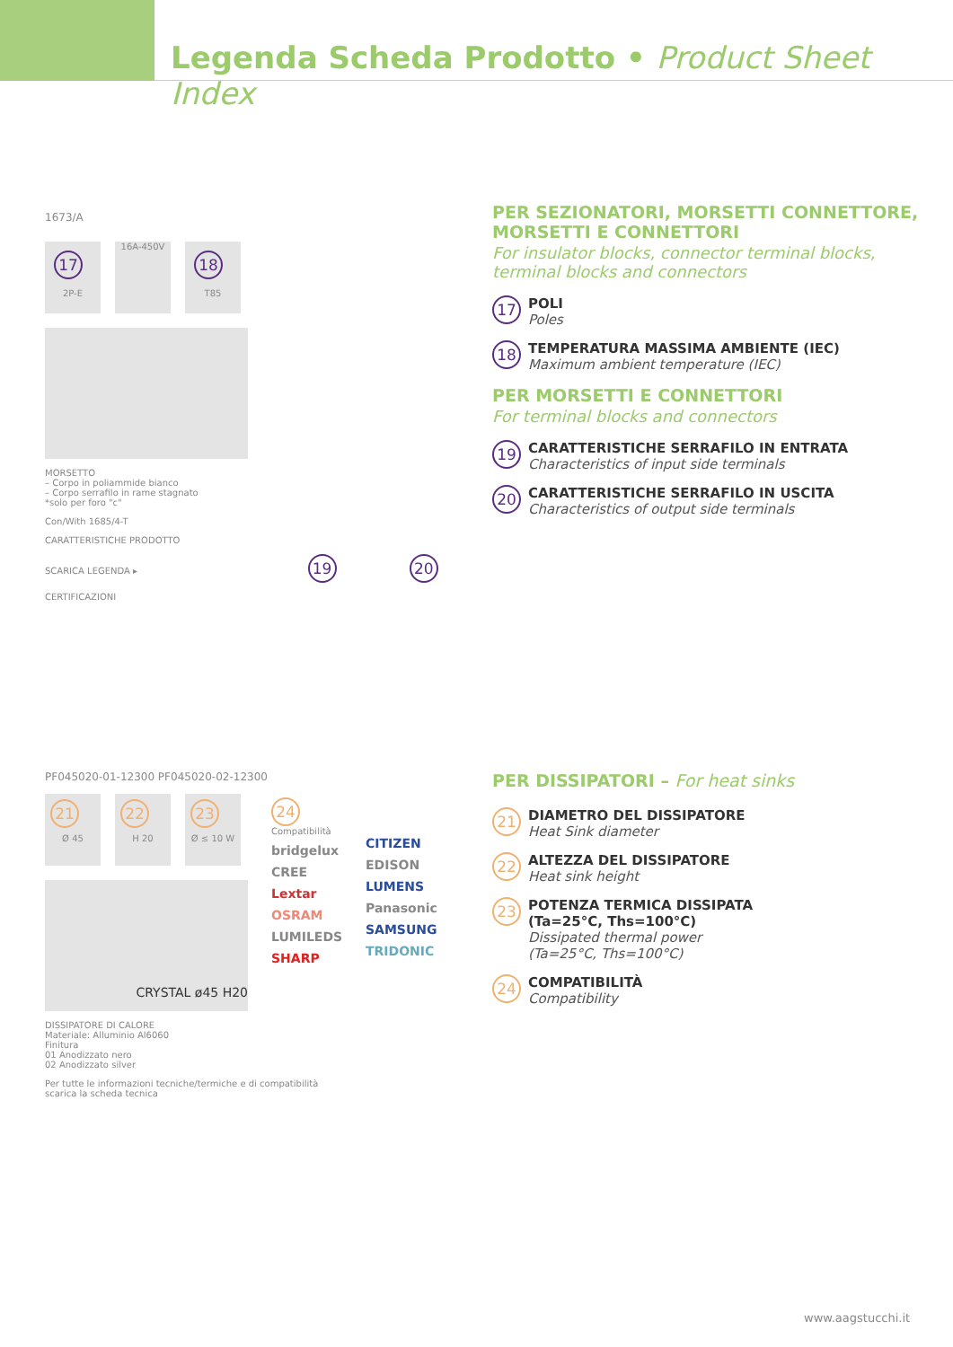Legenda Scheda Prodotto • Product Sheet Index
1673/A
17
2P-E
16A-450V
18
T85
MORSETTO
– Corpo in poliammide bianco
– Corpo serrafilo in rame stagnato
*solo per foro "c"
Con/With 1685/4-T
CARATTERISTICHE PRODOTTO
SCARICA LEGENDA ▸ 19 20
CERTIFICAZIONI
PF045020-01-12300 PF045020-02-12300
21
Ø 45
22
H 20
23
Ø ≤ 10 W
24
Compatibilità
bridgelux
CREE
Lextar
OSRAM
LUMILEDS
SHARP
CITIZEN
EDISON
LUMENS
Panasonic
SAMSUNG
TRIDONIC
CRYSTAL ø45 H20
DISSIPATORE DI CALORE
Materiale: Alluminio Al6060
Finitura
01 Anodizzato nero
02 Anodizzato silver
Per tutte le informazioni tecniche/termiche e di compatibilità
scarica la scheda tecnica
PER SEZIONATORI, MORSETTI CONNETTORE,
MORSETTI E CONNETTORI
For insulator blocks, connector terminal blocks,
terminal blocks and connectors
17
POLI
Poles
18
TEMPERATURA MASSIMA AMBIENTE (IEC)
Maximum ambient temperature (IEC)
PER MORSETTI E CONNETTORI
For terminal blocks and connectors
19
CARATTERISTICHE SERRAFILO IN ENTRATA
Characteristics of input side terminals
20
CARATTERISTICHE SERRAFILO IN USCITA
Characteristics of output side terminals
PER DISSIPATORI – For heat sinks
21
DIAMETRO DEL DISSIPATORE
Heat Sink diameter
22
ALTEZZA DEL DISSIPATORE
Heat sink height
23
POTENZA TERMICA DISSIPATA
(Ta=25°C, Ths=100°C)
Dissipated thermal power
(Ta=25°C, Ths=100°C)
24
COMPATIBILITÀ
Compatibility
www.aagstucchi.it